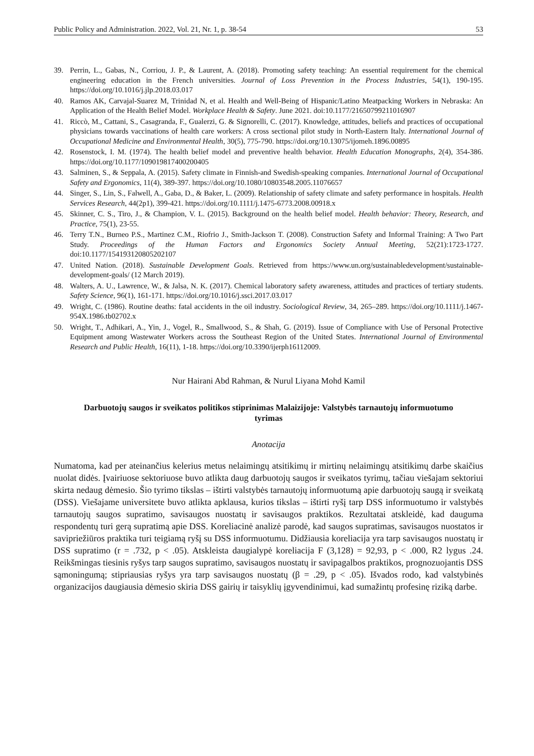Public Policy and Administration. 2022, Vol. 21, Nr. 1, p. 38-54 53
39. Perrin, L., Gabas, N., Corriou, J. P., & Laurent, A. (2018). Promoting safety teaching: An essential requirement for the chemical engineering education in the French universities. Journal of Loss Prevention in the Process Industries, 54(1), 190-195. https://doi.org/10.1016/j.jlp.2018.03.017
40. Ramos AK, Carvajal-Suarez M, Trinidad N, et al. Health and Well-Being of Hispanic/Latino Meatpacking Workers in Nebraska: An Application of the Health Belief Model. Workplace Health & Safety. June 2021. doi:10.1177/21650799211016907
41. Riccò, M., Cattani, S., Casagranda, F., Gualerzi, G. & Signorelli, C. (2017). Knowledge, attitudes, beliefs and practices of occupational physicians towards vaccinations of health care workers: A cross sectional pilot study in North-Eastern Italy. International Journal of Occupational Medicine and Environmental Health, 30(5), 775-790. https://doi.org/10.13075/ijomeh.1896.00895
42. Rosenstock, I. M. (1974). The health belief model and preventive health behavior. Health Education Monographs, 2(4), 354-386. https://doi.org/10.1177/109019817400200405
43. Salminen, S., & Seppala, A. (2015). Safety climate in Finnish-and Swedish-speaking companies. International Journal of Occupational Safety and Ergonomics, 11(4), 389-397. https://doi.org/10.1080/10803548.2005.11076657
44. Singer, S., Lin, S., Falwell, A., Gaba, D., & Baker, L. (2009). Relationship of safety climate and safety performance in hospitals. Health Services Research, 44(2p1), 399-421. https://doi.org/10.1111/j.1475-6773.2008.00918.x
45. Skinner, C. S., Tiro, J., & Champion, V. L. (2015). Background on the health belief model. Health behavior: Theory, Research, and Practice, 75(1), 23-55.
46. Terry T.N., Burneo P.S., Martinez C.M., Riofrio J., Smith-Jackson T. (2008). Construction Safety and Informal Training: A Two Part Study. Proceedings of the Human Factors and Ergonomics Society Annual Meeting, 52(21):1723-1727. doi:10.1177/154193120805202107
47. United Nation. (2018). Sustainable Development Goals. Retrieved from https://www.un.org/sustainabledevelopment/sustainable-development-goals/ (12 March 2019).
48. Walters, A. U., Lawrence, W., & Jalsa, N. K. (2017). Chemical laboratory safety awareness, attitudes and practices of tertiary students. Safety Science, 96(1), 161-171. https://doi.org/10.1016/j.ssci.2017.03.017
49. Wright, C. (1986). Routine deaths: fatal accidents in the oil industry. Sociological Review, 34, 265–289. https://doi.org/10.1111/j.1467-954X.1986.tb02702.x
50. Wright, T., Adhikari, A., Yin, J., Vogel, R., Smallwood, S., & Shah, G. (2019). Issue of Compliance with Use of Personal Protective Equipment among Wastewater Workers across the Southeast Region of the United States. International Journal of Environmental Research and Public Health, 16(11), 1-18. https://doi.org/10.3390/ijerph16112009.
Nur Hairani Abd Rahman, & Nurul Liyana Mohd Kamil
Darbuotojų saugos ir sveikatos politikos stiprinimas Malaizijoje: Valstybės tarnautojų informuotumo tyrimas
Anotacija
Numatoma, kad per ateinančius kelerius metus nelaimingų atsitikimų ir mirtinų nelaimingų atsitikimų darbe skaičius nuolat didės. Įvairiuose sektoriuose buvo atlikta daug darbuotojų saugos ir sveikatos tyrimų, tačiau viešajam sektoriui skirta nedaug dėmesio. Šio tyrimo tikslas – ištirti valstybės tarnautojų informuotumą apie darbuotojų saugą ir sveikatą (DSS). Viešajame universitete buvo atlikta apklausa, kurios tikslas – ištirti ryšį tarp DSS informuotumo ir valstybės tarnautojų saugos supratimo, savisaugos nuostatų ir savisaugos praktikos. Rezultatai atskleidė, kad dauguma respondentų turi gerą supratimą apie DSS. Koreliacinė analizė parodė, kad saugos supratimas, savisaugos nuostatos ir savipriežiūros praktika turi teigiamą ryšį su DSS informuotumu. Didžiausia koreliacija yra tarp savisaugos nuostatų ir DSS supratimo (r = .732, p < .05). Atskleista daugialypė koreliacija F (3,128) = 92,93, p < .000, R2 lygus .24. Reikšmingas tiesinis ryšys tarp saugos supratimo, savisaugos nuostatų ir savipagalbos praktikos, prognozuojantis DSS sąmoningumą; stipriausias ryšys yra tarp savisaugos nuostatų (β = .29, p < .05). Išvados rodo, kad valstybinės organizacijos daugiausia dėmesio skiria DSS gairių ir taisyklių įgyvendinimui, kad sumažintų profesinę riziką darbe.